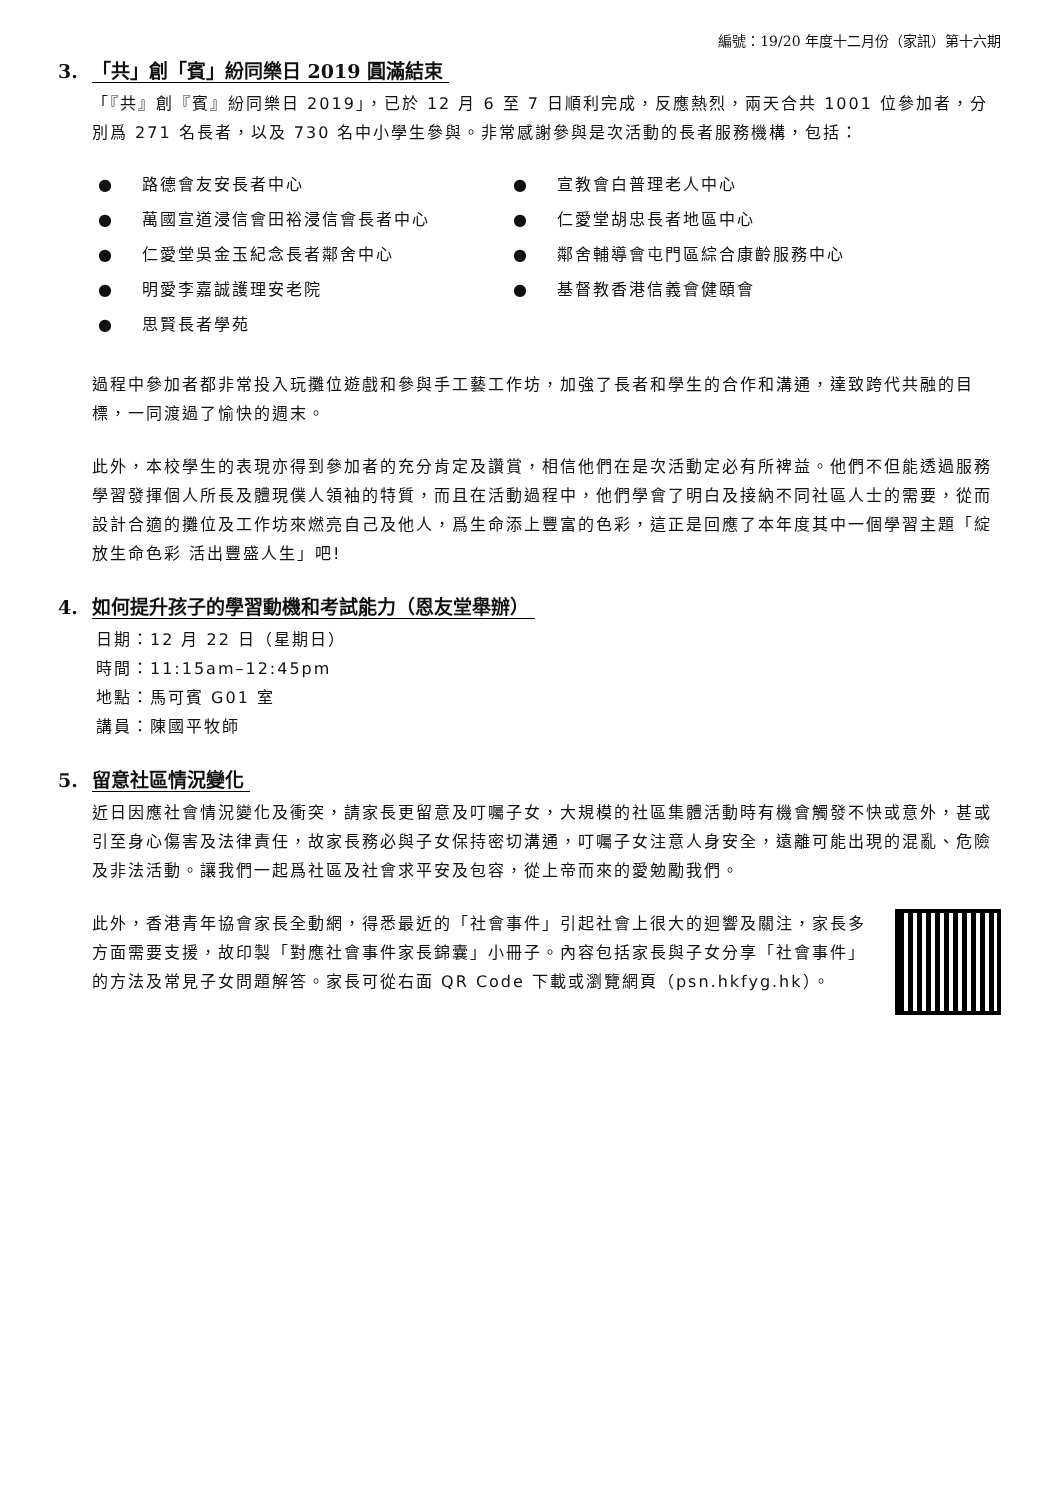編號：19/20 年度十二月份（家訊）第十六期
3. 「共」創「賓」紛同樂日 2019 圓滿結束
「『共』創『賓』紛同樂日 2019」，已於 12 月 6 至 7 日順利完成，反應熱烈，兩天合共 1001 位參加者，分別爲 271 名長者，以及 730 名中小學生參與。非常感謝參與是次活動的長者服務機構，包括：
● 路德會友安長者中心
● 宣教會白普理老人中心
● 萬國宣道浸信會田裕浸信會長者中心
● 仁愛堂胡忠長者地區中心
● 仁愛堂吳金玉紀念長者鄰舍中心
● 鄰舍輔導會屯門區綜合康齡服務中心
● 明愛李嘉誠護理安老院
● 基督教香港信義會健頤會
● 思賢長者學苑
過程中參加者都非常投入玩攤位遊戲和參與手工藝工作坊，加強了長者和學生的合作和溝通，達致跨代共融的目標，一同渡過了愉快的週末。
此外，本校學生的表現亦得到參加者的充分肯定及讚賞，相信他們在是次活動定必有所裨益。他們不但能透過服務學習發揮個人所長及體現僕人領袖的特質，而且在活動過程中，他們學會了明白及接納不同社區人士的需要，從而設計合適的攤位及工作坊來燃亮自己及他人，爲生命添上豐富的色彩，這正是回應了本年度其中一個學習主題「綻放生命色彩 活出豐盛人生」吧!
4. 如何提升孩子的學習動機和考試能力（恩友堂舉辦）
日期：12 月 22 日（星期日）
時間：11:15am–12:45pm
地點：馬可賓 G01 室
講員：陳國平牧師
5. 留意社區情況變化
近日因應社會情況變化及衝突，請家長更留意及叮囑子女，大規模的社區集體活動時有機會觸發不快或意外，甚或引至身心傷害及法律責任，故家長務必與子女保持密切溝通，叮囑子女注意人身安全，遠離可能出現的混亂、危險及非法活動。讓我們一起爲社區及社會求平安及包容，從上帝而來的愛勉勵我們。
此外，香港青年協會家長全動網，得悉最近的「社會事件」引起社會上很大的迴響及關注，家長多方面需要支援，故印製「對應社會事件家長錦囊」小冊子。內容包括家長與子女分享「社會事件」的方法及常見子女問題解答。家長可從右面 QR Code 下載或瀏覽網頁（psn.hkfyg.hk）。